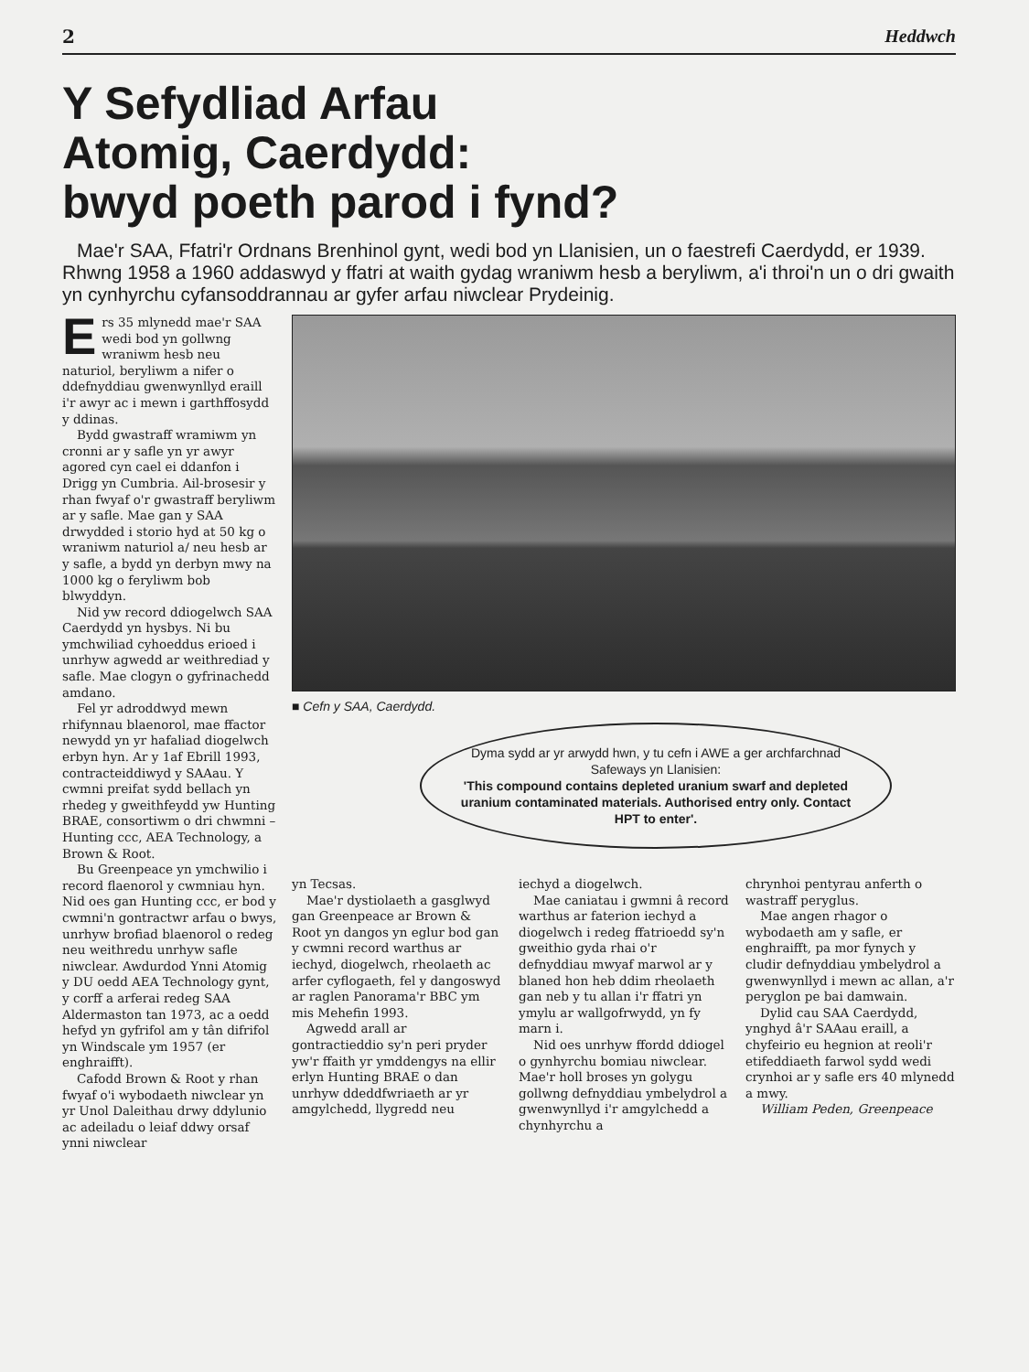2 Heddwch
Y Sefydliad Arfau
Atomig, Caerdydd:
bwyd poeth parod i fynd?
Mae'r SAA, Ffatri'r Ordnans Brenhinol gynt, wedi bod yn Llanisien, un o faestrefi Caerdydd, er 1939. Rhwng 1958 a 1960 addaswyd y ffatri at waith gydag wraniwm hesb a beryliwm, a'i throi'n un o dri gwaith yn cynhyrchu cyfansoddrannau ar gyfer arfau niwclear Prydeinig.
Ers 35 mlynedd mae'r SAA wedi bod yn gollwng wraniwm hesb neu naturiol, beryliwm a nifer o ddefnyddiau gwenwynllyd eraill i'r awyr ac i mewn i garthffosydd y ddinas.
Bydd gwastraff wramiwm yn cronni ar y safle yn yr awyr agored cyn cael ei ddanfon i Drigg yn Cumbria. Ail-brosesir y rhan fwyaf o'r gwastraff beryliwm ar y safle. Mae gan y SAA drwydded i storio hyd at 50 kg o wraniwm naturiol a/ neu hesb ar y safle, a bydd yn derbyn mwy na 1000 kg o feryliwm bob blwyddyn.
Nid yw record ddiogelwch SAA Caerdydd yn hysbys. Ni bu ymchwiliad cyhoeddus erioed i unrhyw agwedd ar weithrediad y safle. Mae clogyn o gyfrinachedd amdano.
Fel yr adroddwyd mewn rhifynnau blaenorol, mae ffactor newydd yn yr hafaliad diogelwch erbyn hyn. Ar y 1af Ebrill 1993, contracteiddiwyd y SAAau. Y cwmni preifat sydd bellach yn rhedeg y gweithfeydd yw Hunting BRAE, consortiwm o dri chwmni – Hunting ccc, AEA Technology, a Brown & Root.
Bu Greenpeace yn ymchwilio i record flaenorol y cwmniau hyn. Nid oes gan Hunting ccc, er bod y cwmni'n gontractwr arfau o bwys, unrhyw brofiad blaenorol o redeg neu weithredu unrhyw safle niwclear. Awdurdod Ynni Atomig y DU oedd AEA Technology gynt, y corff a arferai redeg SAA Aldermaston tan 1973, ac a oedd hefyd yn gyfrifol am y tân difrifol yn Windscale ym 1957 (er enghraifft).
Cafodd Brown & Root y rhan fwyaf o'i wybodaeth niwclear yn yr Unol Daleithau drwy ddylunio ac adeiladu o leiaf ddwy orsaf ynni niwclear
■ Cefn y SAA, Caerdydd.
Dyma sydd ar yr arwydd hwn, y tu cefn i AWE a ger archfarchnad Safeways yn Llanisien:
'This compound contains depleted uranium swarf and depleted uranium contaminated materials. Authorised entry only. Contact HPT to enter'.
yn Tecsas.
Mae'r dystiolaeth a gasglwyd gan Greenpeace ar Brown & Root yn dangos yn eglur bod gan y cwmni record warthus ar iechyd, diogelwch, rheolaeth ac arfer cyflogaeth, fel y dangoswyd ar raglen Panorama'r BBC ym mis Mehefin 1993.
Agwedd arall ar gontractieddio sy'n peri pryder yw'r ffaith yr ymddengys na ellir erlyn Hunting BRAE o dan unrhyw ddeddfwriaeth ar yr amgylchedd, llygredd neu
iechyd a diogelwch.
Mae caniatau i gwmni â record warthus ar faterion iechyd a diogelwch i redeg ffatrioedd sy'n gweithio gyda rhai o'r defnyddiau mwyaf marwol ar y blaned hon heb ddim rheolaeth gan neb y tu allan i'r ffatri yn ymylu ar wallgofrwydd, yn fy marn i.
Nid oes unrhyw ffordd ddiogel o gynhyrchu bomiau niwclear. Mae'r holl broses yn golygu gollwng defnyddiau ymbelydrol a gwenwynllyd i'r amgylchedd a chynhyrchu a
chrynhoi pentyrau anferth o wastraff peryglus.
Mae angen rhagor o wybodaeth am y safle, er enghraifft, pa mor fynych y cludir defnyddiau ymbelydrol a gwenwynllyd i mewn ac allan, a'r peryglon pe bai damwain.
Dylid cau SAA Caerdydd, ynghyd â'r SAAau eraill, a chyfeirio eu hegnion at reoli'r etifeddiaeth farwol sydd wedi crynhoi ar y safle ers 40 mlynedd a mwy.
William Peden, Greenpeace